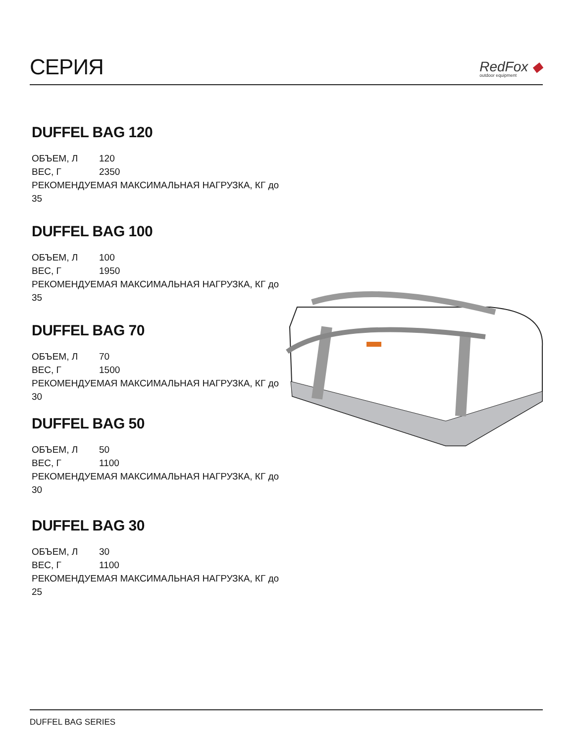СЕРИЯ
RedFox ◆
outdoor equipment
DUFFEL BAG 120
ОБЪЕМ, Л 120
ВЕС, Г 2350
РЕКОМЕНДУЕМАЯ МАКСИМАЛЬНАЯ НАГРУЗКА, КГ до 35
DUFFEL BAG 100
ОБЪЕМ, Л 100
ВЕС, Г 1950
РЕКОМЕНДУЕМАЯ МАКСИМАЛЬНАЯ НАГРУЗКА, КГ до 35
DUFFEL BAG 70
ОБЪЕМ, Л 70
ВЕС, Г 1500
РЕКОМЕНДУЕМАЯ МАКСИМАЛЬНАЯ НАГРУЗКА, КГ до 30
DUFFEL BAG 50
ОБЪЕМ, Л 50
ВЕС, Г 1100
РЕКОМЕНДУЕМАЯ МАКСИМАЛЬНАЯ НАГРУЗКА, КГ до 30
DUFFEL BAG 30
ОБЪЕМ, Л 30
ВЕС, Г 1100
РЕКОМЕНДУЕМАЯ МАКСИМАЛЬНАЯ НАГРУЗКА, КГ до 25
DUFFEL BAG SERIES